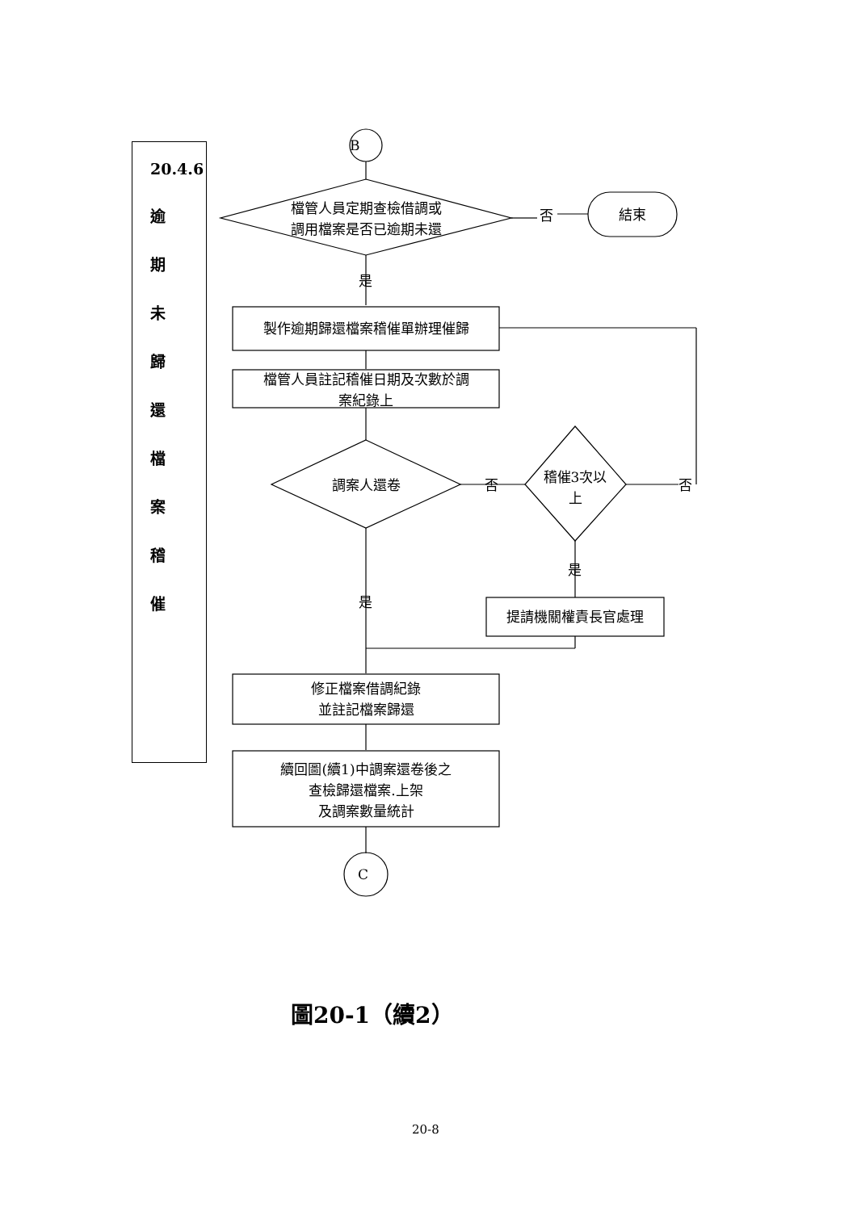20.4.6
逾
期
未
歸
還
檔
案
稽
催
B
檔管人員定期查檢借調或
調用檔案是否已逾期未還
否 結束
是
製作逾期歸還檔案稽催單辦理催歸
檔管人員註記稽催日期及次數於調
案紀錄上
調案人還卷 否
稽催3次以
上
否
是
是
提請機關權責長官處理
修正檔案借調紀錄
並註記檔案歸還
續回圖(續1)中調案還卷後之
查檢歸還檔案.上架
及調案數量統計
C
圖20-1（續2）
20-8